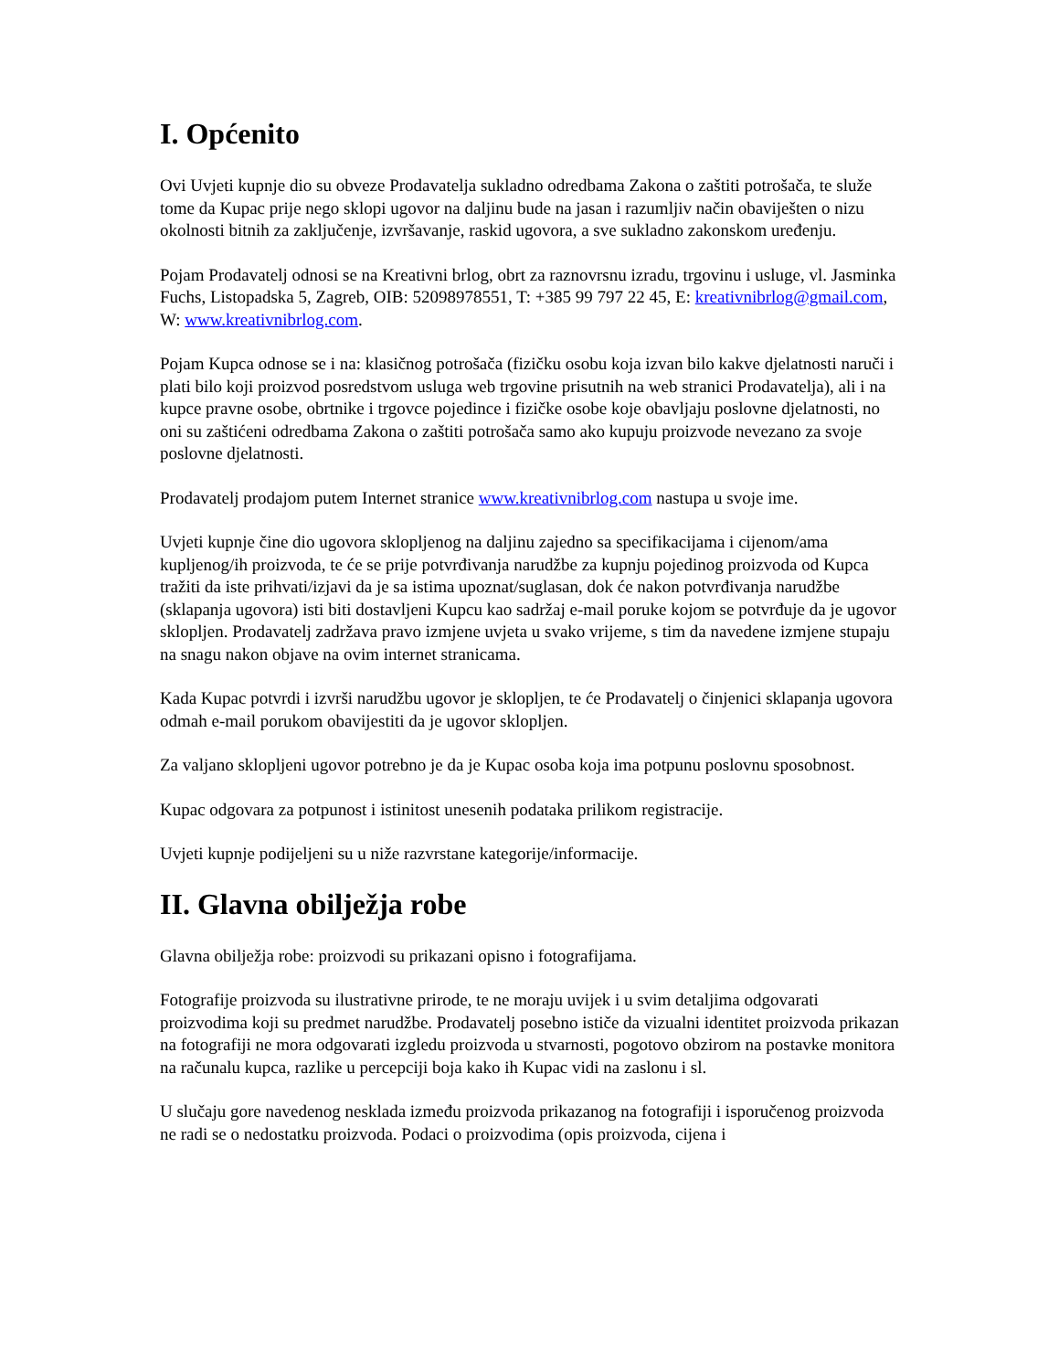I. Općenito
Ovi Uvjeti kupnje dio su obveze Prodavatelja sukladno odredbama Zakona o zaštiti potrošača, te služe tome da Kupac prije nego sklopi ugovor na daljinu bude na jasan i razumljiv način obaviješten o nizu okolnosti bitnih za zaključenje, izvršavanje, raskid ugovora, a sve sukladno zakonskom uređenju.
Pojam Prodavatelj odnosi se na Kreativni brlog, obrt za raznovrsnu izradu, trgovinu i usluge, vl. Jasminka Fuchs, Listopadska 5, Zagreb, OIB: 52098978551, T: +385 99 797 22 45, E: kreativnibrlog@gmail.com, W: www.kreativnibrlog.com.
Pojam Kupca odnose se i na: klasičnog potrošača (fizičku osobu koja izvan bilo kakve djelatnosti naruči i plati bilo koji proizvod posredstvom usluga web trgovine prisutnih na web stranici Prodavatelja), ali i na kupce pravne osobe, obrtnike i trgovce pojedince i fizičke osobe koje obavljaju poslovne djelatnosti, no oni su zaštićeni odredbama Zakona o zaštiti potrošača samo ako kupuju proizvode nevezano za svoje poslovne djelatnosti.
Prodavatelj prodajom putem Internet stranice www.kreativnibrlog.com nastupa u svoje ime.
Uvjeti kupnje čine dio ugovora sklopljenog na daljinu zajedno sa specifikacijama i cijenom/ama kupljenog/ih proizvoda, te će se prije potvrđivanja narudžbe za kupnju pojedinog proizvoda od Kupca tražiti da iste prihvati/izjavi da je sa istima upoznat/suglasan, dok će nakon potvrđivanja narudžbe (sklapanja ugovora) isti biti dostavljeni Kupcu kao sadržaj e-mail poruke kojom se potvrđuje da je ugovor sklopljen. Prodavatelj zadržava pravo izmjene uvjeta u svako vrijeme, s tim da navedene izmjene stupaju na snagu nakon objave na ovim internet stranicama.
Kada Kupac potvrdi i izvrši narudžbu ugovor je sklopljen, te će Prodavatelj o činjenici sklapanja ugovora odmah e-mail porukom obavijestiti da je ugovor sklopljen.
Za valjano sklopljeni ugovor potrebno je da je Kupac osoba koja ima potpunu poslovnu sposobnost.
Kupac odgovara za potpunost i istinitost unesenih podataka prilikom registracije.
Uvjeti kupnje podijeljeni su u niže razvrstane kategorije/informacije.
II. Glavna obilježja robe
Glavna obilježja robe: proizvodi su prikazani opisno i fotografijama.
Fotografije proizvoda su ilustrativne prirode, te ne moraju uvijek i u svim detaljima odgovarati proizvodima koji su predmet narudžbe. Prodavatelj posebno ističe da vizualni identitet proizvoda prikazan na fotografiji ne mora odgovarati izgledu proizvoda u stvarnosti, pogotovo obzirom na postavke monitora na računalu kupca, razlike u percepciji boja kako ih Kupac vidi na zaslonu i sl.
U slučaju gore navedenog nesklada između proizvoda prikazanog na fotografiji i isporučenog proizvoda ne radi se o nedostatku proizvoda. Podaci o proizvodima (opis proizvoda, cijena i